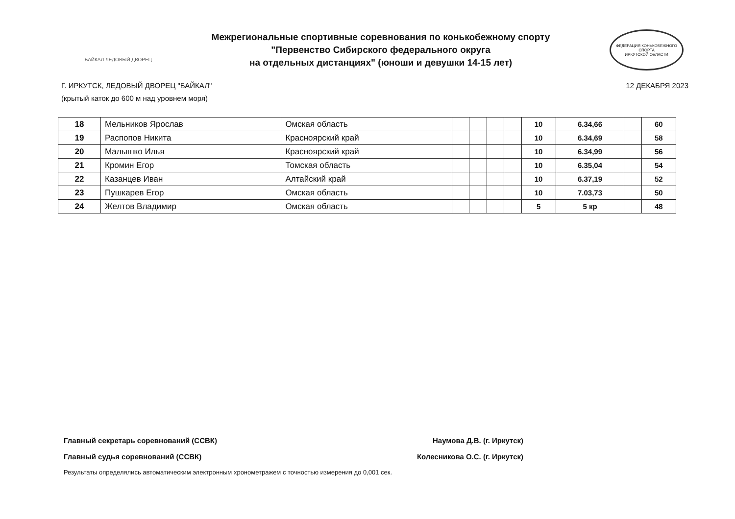БАЙКАЛ ЛЕДОВЫЙ ДВОРЕЦ
Межрегиональные спортивные соревнования по конькобежному спорту
"Первенство Сибирского федерального округа
на отдельных дистанциях" (юноши и девушки 14-15 лет)
ФЕДЕРАЦИЯ КОНЬКОБЕЖНОГО СПОРТА
ИРКУТСКОЙ ОБЛАСТИ
Г. ИРКУТСК, ЛЕДОВЫЙ ДВОРЕЦ "БАЙКАЛ"
(крытый каток до 600 м над уровнем моря)
12 ДЕКАБРЯ 2023
| 18 | Мельников Ярослав | Омская область | | | | | 10 | 6.34,66 | | 60 |
| 19 | Распопов Никита | Красноярский край | | | | | 10 | 6.34,69 | | 58 |
| 20 | Малышко Илья | Красноярский край | | | | | 10 | 6.34,99 | | 56 |
| 21 | Кромин Егор | Томская область | | | | | 10 | 6.35,04 | | 54 |
| 22 | Казанцев Иван | Алтайский край | | | | | 10 | 6.37,19 | | 52 |
| 23 | Пушкарев Егор | Омская область | | | | | 10 | 7.03,73 | | 50 |
| 24 | Желтов Владимир | Омская область | | | | | 5 | 5 кр | | 48 |
Главный секретарь соревнований (ССВК) Наумова Д.В. (г. Иркутск)
Главный судья соревнований (ССВК) Колесникова О.С. (г. Иркутск)
Результаты определялись автоматическим электронным хронометражем с точностью измерения до 0,001 сек.